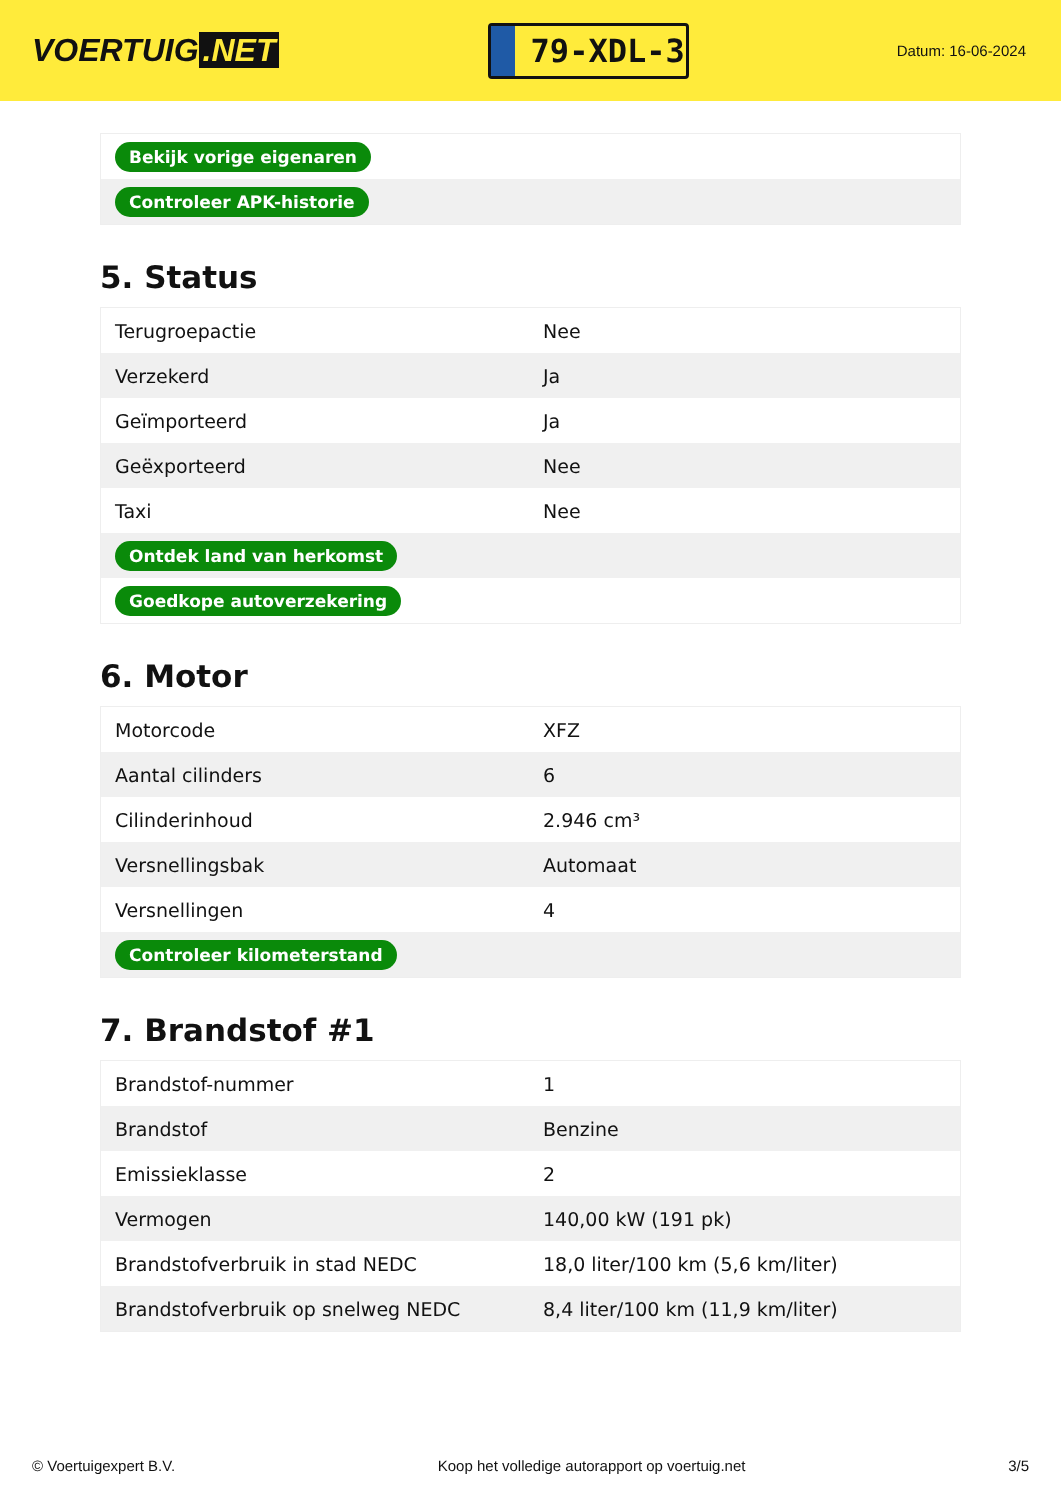VOERTUIG.NET
79-XDL-3
Datum: 16-06-2024
| Bekijk vorige eigenaren |
| Controleer APK-historie |
5. Status
| Terugroepactie | Nee |
| Verzekerd | Ja |
| Geïmporteerd | Ja |
| Geëxporteerd | Nee |
| Taxi | Nee |
| Ontdek land van herkomst | |
| Goedkope autoverzekering | |
6. Motor
| Motorcode | XFZ |
| Aantal cilinders | 6 |
| Cilinderinhoud | 2.946 cm³ |
| Versnellingsbak | Automaat |
| Versnellingen | 4 |
| Controleer kilometerstand | |
7. Brandstof #1
| Brandstof-nummer | 1 |
| Brandstof | Benzine |
| Emissieklasse | 2 |
| Vermogen | 140,00 kW (191 pk) |
| Brandstofverbruik in stad NEDC | 18,0 liter/100 km (5,6 km/liter) |
| Brandstofverbruik op snelweg NEDC | 8,4 liter/100 km (11,9 km/liter) |
© Voertuigexpert B.V. Koop het volledige autorapport op voertuig.net 3/5